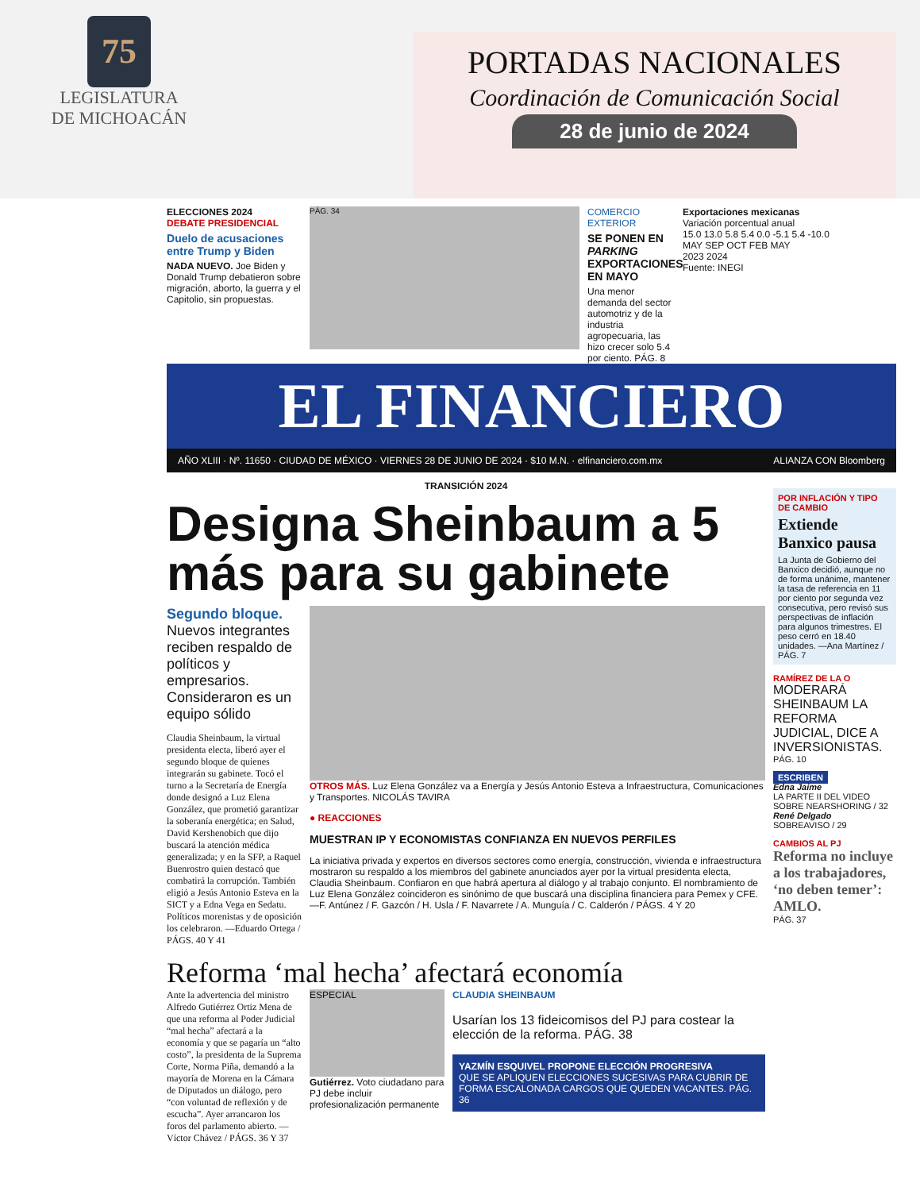75
LEGISLATURA
DE MICHOACÁN
PORTADAS NACIONALES
Coordinación de Comunicación Social
28 de junio de 2024
ELECCIONES 2024
DEBATE PRESIDENCIAL
Duelo de acusaciones entre Trump y Biden
NADA NUEVO. Joe Biden y Donald Trump debatieron sobre migración, aborto, la guerra y el Capitolio, sin propuestas.
PÁG. 34
COMERCIO EXTERIOR
SE PONEN EN PARKING EXPORTACIONES EN MAYO
Una menor demanda del sector automotriz y de la industria agropecuaria, las hizo crecer solo 5.4 por ciento. PÁG. 8
Exportaciones mexicanas
Variación porcentual anual
15.0 13.0 5.8 5.4 0.0 -5.1 5.4 -10.0
MAY SEP OCT FEB MAY
2023 2024
Fuente: INEGI
EL FINANCIERO
AÑO XLIII · Nº. 11650 · CIUDAD DE MÉXICO · VIERNES 28 DE JUNIO DE 2024 · $10 M.N. · elfinanciero.com.mx ALIANZA CON Bloomberg
TRANSICIÓN 2024
Designa Sheinbaum a 5 más para su gabinete
Segundo bloque. Nuevos integrantes reciben respaldo de políticos y empresarios. Consideraron es un equipo sólido
Claudia Sheinbaum, la virtual presidenta electa, liberó ayer el segundo bloque de quienes integrarán su gabinete. Tocó el turno a la Secretaría de Energía donde designó a Luz Elena González, que prometió garantizar la soberanía energética; en Salud, David Kershenobich que dijo buscará la atención médica generalizada; y en la SFP, a Raquel Buenrostro quien destacó que combatirá la corrupción. También eligió a Jesús Antonio Esteva en la SICT y a Edna Vega en Sedatu. Políticos morenistas y de oposición los celebraron. —Eduardo Ortega / PÁGS. 40 Y 41
OTROS MÁS. Luz Elena González va a Energía y Jesús Antonio Esteva a Infraestructura, Comunicaciones y Transportes. NICOLÁS TAVIRA
● REACCIONES
MUESTRAN IP Y ECONOMISTAS CONFIANZA EN NUEVOS PERFILES
La iniciativa privada y expertos en diversos sectores como energía, construcción, vivienda e infraestructura mostraron su respaldo a los miembros del gabinete anunciados ayer por la virtual presidenta electa, Claudia Sheinbaum. Confiaron en que habrá apertura al diálogo y al trabajo conjunto. El nombramiento de Luz Elena González coincideron es sinónimo de que buscará una disciplina financiera para Pemex y CFE. —F. Antúnez / F. Gazcón / H. Usla / F. Navarrete / A. Munguía / C. Calderón / PÁGS. 4 Y 20
Reforma ‘mal hecha’ afectará economía
Ante la advertencia del ministro Alfredo Gutiérrez Ortiz Mena de que una reforma al Poder Judicial “mal hecha” afectará a la economía y que se pagaría un “alto costo”, la presidenta de la Suprema Corte, Norma Piña, demandó a la mayoría de Morena en la Cámara de Diputados un diálogo, pero “con voluntad de reflexión y de escucha”. Ayer arrancaron los foros del parlamento abierto. —Víctor Chávez / PÁGS. 36 Y 37
ESPECIAL
Gutiérrez. Voto ciudadano para PJ debe incluir profesionalización permanente
CLAUDIA SHEINBAUM
Usarían los 13 fideicomisos del PJ para costear la elección de la reforma. PÁG. 38
YAZMÍN ESQUIVEL PROPONE ELECCIÓN PROGRESIVA
QUE SE APLIQUEN ELECCIONES SUCESIVAS PARA CUBRIR DE FORMA ESCALONADA CARGOS QUE QUEDEN VACANTES. PÁG. 36
POR INFLACIÓN Y TIPO DE CAMBIO
Extiende Banxico pausa
La Junta de Gobierno del Banxico decidió, aunque no de forma unánime, mantener la tasa de referencia en 11 por ciento por segunda vez consecutiva, pero revisó sus perspectivas de inflación para algunos trimestres. El peso cerró en 18.40 unidades. —Ana Martínez / PÁG. 7
RAMÍREZ DE LA O
MODERARÁ SHEINBAUM LA REFORMA JUDICIAL, DICE A INVERSIONISTAS.
PÁG. 10
ESCRIBEN
Edna Jaime
LA PARTE II DEL VIDEO SOBRE NEARSHORING / 32
René Delgado
SOBREAVISO / 29
CAMBIOS AL PJ
Reforma no incluye a los trabajadores, ‘no deben temer’: AMLO.
PÁG. 37